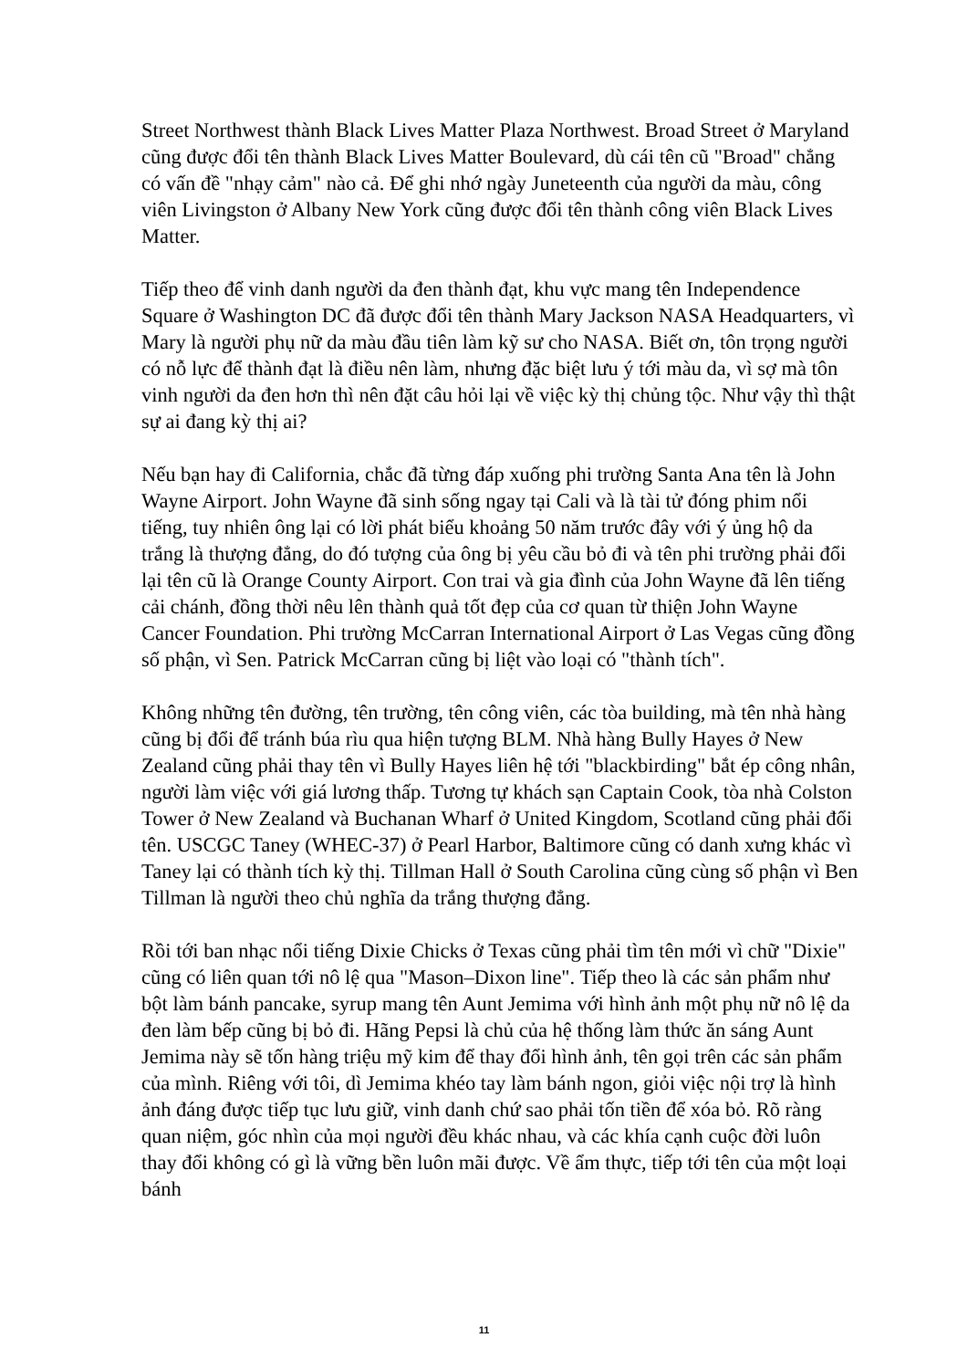Street Northwest thành Black Lives Matter Plaza Northwest. Broad Street ở Maryland cũng được đổi tên thành Black Lives Matter Boulevard, dù cái tên cũ "Broad" chẳng có vấn đề "nhạy cảm" nào cả. Để ghi nhớ ngày Juneteenth của người da màu, công viên Livingston ở Albany New York cũng được đổi tên thành công viên Black Lives Matter.
Tiếp theo để vinh danh người da đen thành đạt, khu vực mang tên Independence Square ở Washington DC đã được đổi tên thành Mary Jackson NASA Headquarters, vì Mary là người phụ nữ da màu đầu tiên làm kỹ sư cho NASA. Biết ơn, tôn trọng người có nỗ lực để thành đạt là điều nên làm, nhưng đặc biệt lưu ý tới màu da, vì sợ mà tôn vinh người da đen hơn thì nên đặt câu hỏi lại về việc kỳ thị chủng tộc. Như vậy thì thật sự ai đang kỳ thị ai?
Nếu bạn hay đi California, chắc đã từng đáp xuống phi trường Santa Ana tên là John Wayne Airport. John Wayne đã sinh sống ngay tại Cali và là tài tử đóng phim nổi tiếng, tuy nhiên ông lại có lời phát biểu khoảng 50 năm trước đây với ý ủng hộ da trắng là thượng đẳng, do đó tượng của ông bị yêu cầu bỏ đi và tên phi trường phải đổi lại tên cũ là Orange County Airport. Con trai và gia đình của John Wayne đã lên tiếng cải chánh, đồng thời nêu lên thành quả tốt đẹp của cơ quan từ thiện John Wayne Cancer Foundation. Phi trường McCarran International Airport ở Las Vegas cũng đồng số phận, vì Sen. Patrick McCarran cũng bị liệt vào loại có "thành tích".
Không những tên đường, tên trường, tên công viên, các tòa building, mà tên nhà hàng cũng bị đổi để tránh búa rìu qua hiện tượng BLM. Nhà hàng Bully Hayes ở New Zealand cũng phải thay tên vì Bully Hayes liên hệ tới "blackbirding" bắt ép công nhân, người làm việc với giá lương thấp. Tương tự khách sạn Captain Cook, tòa nhà Colston Tower ở New Zealand và Buchanan Wharf ở United Kingdom, Scotland cũng phải đổi tên. USCGC Taney (WHEC-37) ở Pearl Harbor, Baltimore cũng có danh xưng khác vì Taney lại có thành tích kỳ thị. Tillman Hall ở South Carolina cũng cùng số phận vì Ben Tillman là người theo chủ nghĩa da trắng thượng đẳng.
Rồi tới ban nhạc nổi tiếng Dixie Chicks ở Texas cũng phải tìm tên mới vì chữ "Dixie" cũng có liên quan tới nô lệ qua "Mason–Dixon line". Tiếp theo là các sản phẩm như bột làm bánh pancake, syrup mang tên Aunt Jemima với hình ảnh một phụ nữ nô lệ da đen làm bếp cũng bị bỏ đi. Hãng Pepsi là chủ của hệ thống làm thức ăn sáng Aunt Jemima này sẽ tốn hàng triệu mỹ kim để thay đổi hình ảnh, tên gọi trên các sản phẩm của mình. Riêng với tôi, dì Jemima khéo tay làm bánh ngon, giỏi việc nội trợ là hình ảnh đáng được tiếp tục lưu giữ, vinh danh chứ sao phải tốn tiền để xóa bỏ. Rõ ràng quan niệm, góc nhìn của mọi người đều khác nhau, và các khía cạnh cuộc đời luôn thay đổi không có gì là vững bền luôn mãi được. Về ẩm thực, tiếp tới tên của một loại bánh
11